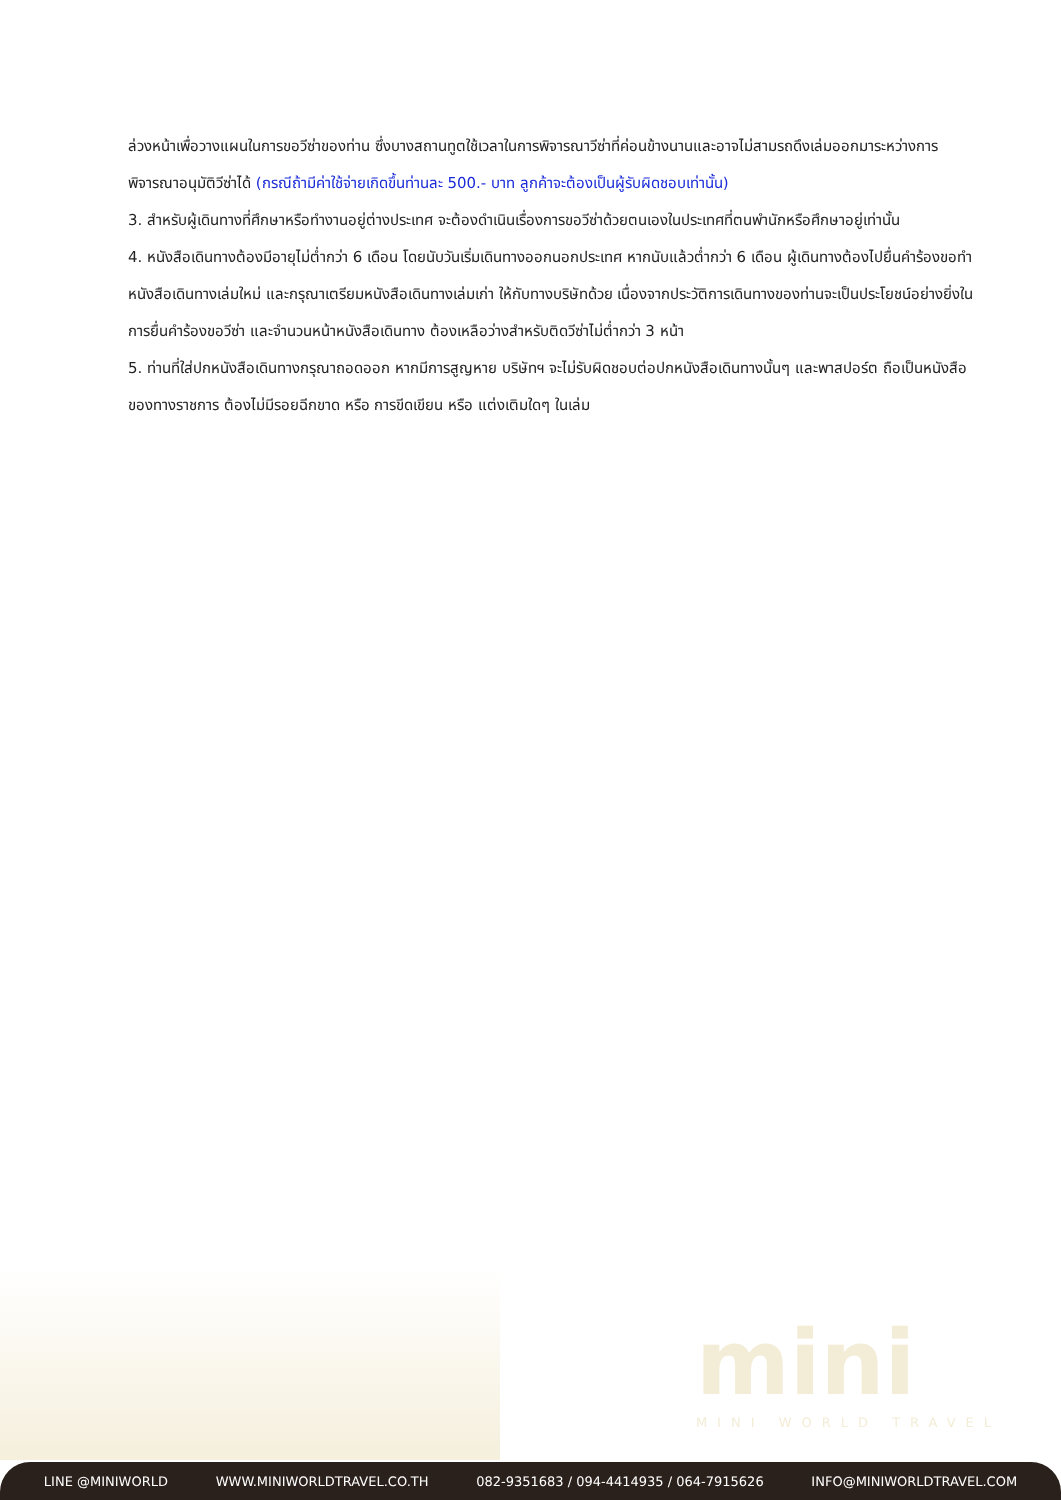ล่วงหน้าเพื่อวางแผนในการขอวีซ่าของท่าน ซึ่งบางสถานทูตใช้เวลาในการพิจารณาวีซ่าที่ค่อนข้างนานและอาจไม่สามรถดึงเล่มออกมาระหว่างการพิจารณาอนุมัติวีซ่าได้ (กรณีถ้ามีค่าใช้จ่ายเกิดขึ้นท่านละ 500.- บาท ลูกค้าจะต้องเป็นผู้รับผิดชอบเท่านั้น)
3. สำหรับผู้เดินทางที่ศึกษาหรือทำงานอยู่ต่างประเทศ จะต้องดำเนินเรื่องการขอวีซ่าด้วยตนเองในประเทศที่ตนพำนักหรือศึกษาอยู่เท่านั้น
4. หนังสือเดินทางต้องมีอายุไม่ต่ำกว่า 6 เดือน โดยนับวันเริ่มเดินทางออกนอกประเทศ หากนับแล้วต่ำกว่า 6 เดือน ผู้เดินทางต้องไปยื่นคำร้องขอทำหนังสือเดินทางเล่มใหม่ และกรุณาเตรียมหนังสือเดินทางเล่มเก่า ให้กับทางบริษัทด้วย เนื่องจากประวัติการเดินทางของท่านจะเป็นประโยชน์อย่างยิ่งในการยื่นคำร้องขอวีซ่า และจำนวนหน้าหนังสือเดินทาง ต้องเหลือว่างสำหรับติดวีซ่าไม่ต่ำกว่า 3 หน้า
5. ท่านที่ใส่ปกหนังสือเดินทางกรุณาถอดออก หากมีการสูญหาย บริษัทฯ จะไม่รับผิดชอบต่อปกหนังสือเดินทางนั้นๆ และพาสปอร์ต ถือเป็นหนังสือของทางราชการ ต้องไม่มีรอยฉีกขาด หรือ การขีดเขียน หรือ แต่งเติมใดๆ ในเล่ม
mini
MINI WORLD TRAVEL
LINE @MINIWORLD WWW.MINIWORLDTRAVEL.CO.TH 082-9351683 / 094-4414935 / 064-7915626 INFO@MINIWORLDTRAVEL.COM